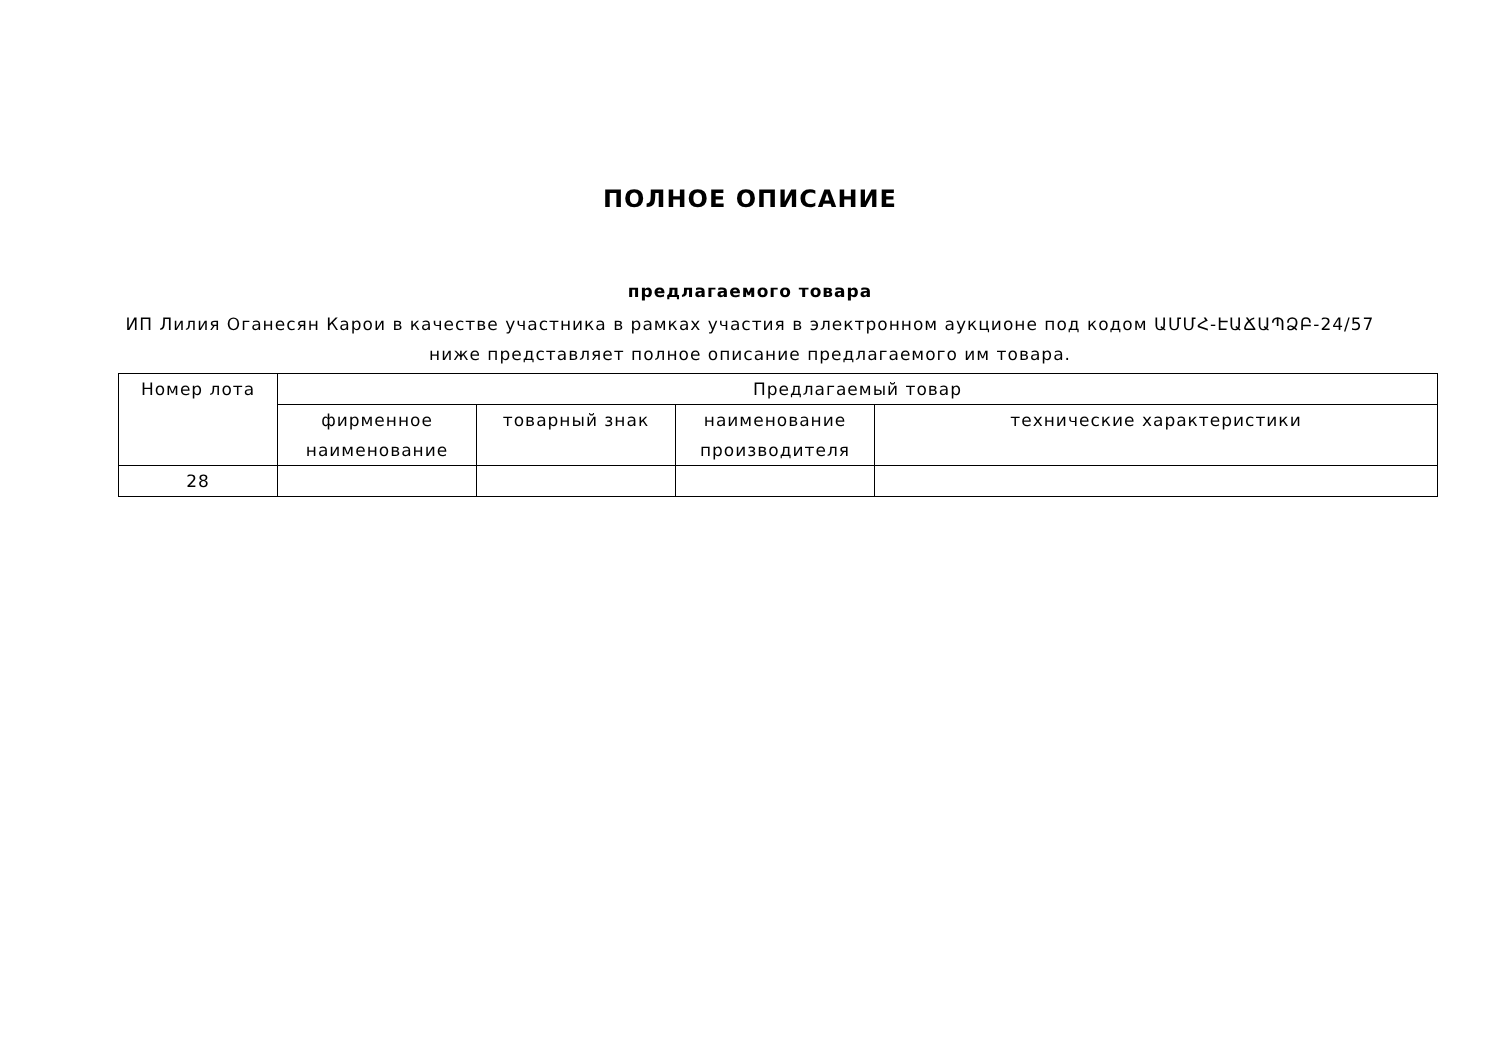ПОЛНОЕ ОПИСАНИЕ
предлагаемого товара
ИП Лилия Оганесян Карои в качестве участника в рамках участия в электронном аукционе под кодом ԱՄՄՀ-ԷԱՃԱՊՁԲ-24/57
ниже представляет полное описание предлагаемого им товара.
| Номер лота | Предлагаемый товар | | | |
| --- | --- | --- | --- | --- |
| | фирменное наименование | товарный знак | наименование производителя | технические характеристики |
| 28 | | | | |